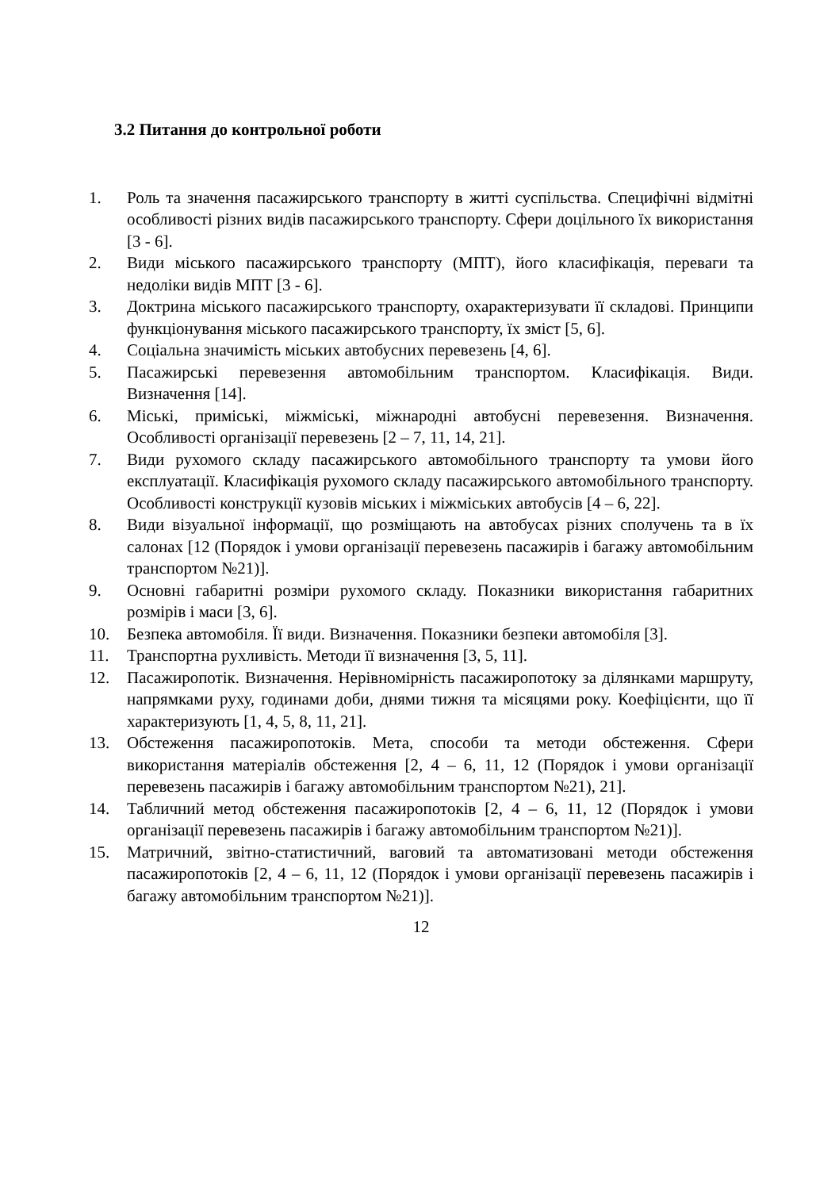3.2 Питання до контрольної роботи
1. Роль та значення пасажирського транспорту в житті суспільства. Специфічні відмітні особливості різних видів пасажирського транспорту. Сфери доцільного їх використання [3 - 6].
2. Види міського пасажирського транспорту (МПТ), його класифікація, переваги та недоліки видів МПТ [3 - 6].
3. Доктрина міського пасажирського транспорту, охарактеризувати її складові. Принципи функціонування міського пасажирського транспорту, їх зміст [5, 6].
4. Соціальна значимість міських автобусних перевезень [4, 6].
5. Пасажирські перевезення автомобільним транспортом. Класифікація. Види. Визначення [14].
6. Міські, приміські, міжміські, міжнародні автобусні перевезення. Визначення. Особливості організації перевезень [2 – 7, 11, 14, 21].
7. Види рухомого складу пасажирського автомобільного транспорту та умови його експлуатації. Класифікація рухомого складу пасажирського автомобільного транспорту. Особливості конструкції кузовів міських і міжміських автобусів [4 – 6, 22].
8. Види візуальної інформації, що розміщають на автобусах різних сполучень та в їх салонах [12 (Порядок і умови організації перевезень пасажирів і багажу автомобільним транспортом №21)].
9. Основні габаритні розміри рухомого складу. Показники використання габаритних розмірів і маси [3, 6].
10. Безпека автомобіля. Її види. Визначення. Показники безпеки автомобіля [3].
11. Транспортна рухливість. Методи її визначення [3, 5, 11].
12. Пасажиропотік. Визначення. Нерівномірність пасажиропотоку за ділянками маршруту, напрямками руху, годинами доби, днями тижня та місяцями року. Коефіцієнти, що її характеризують [1, 4, 5, 8, 11, 21].
13. Обстеження пасажиропотоків. Мета, способи та методи обстеження. Сфери використання матеріалів обстеження [2, 4 – 6, 11, 12 (Порядок і умови організації перевезень пасажирів і багажу автомобільним транспортом №21), 21].
14. Табличний метод обстеження пасажиропотоків [2, 4 – 6, 11, 12 (Порядок і умови організації перевезень пасажирів і багажу автомобільним транспортом №21)].
15. Матричний, звітно-статистичний, ваговий та автоматизовані методи обстеження пасажиропотоків [2, 4 – 6, 11, 12 (Порядок і умови організації перевезень пасажирів і багажу автомобільним транспортом №21)].
12